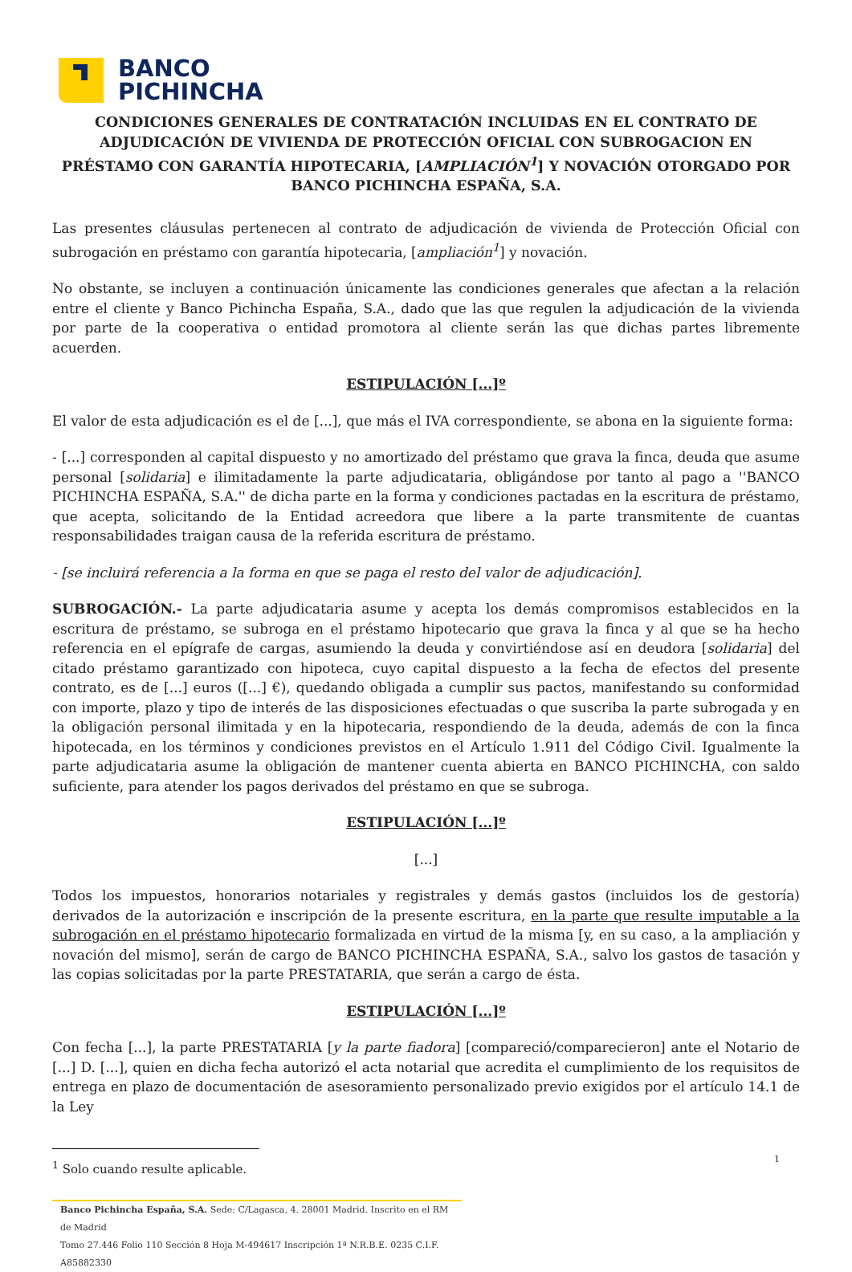BANCO
PICHINCHA
CONDICIONES GENERALES DE CONTRATACIÓN INCLUIDAS EN EL CONTRATO DE ADJUDICACIÓN DE VIVIENDA DE PROTECCIÓN OFICIAL CON SUBROGACION EN PRÉSTAMO CON GARANTÍA HIPOTECARIA, [AMPLIACIÓN<sup>1</sup>] Y NOVACIÓN OTORGADO POR BANCO PICHINCHA ESPAÑA, S.A.
Las presentes cláusulas pertenecen al contrato de adjudicación de vivienda de Protección Oficial con subrogación en préstamo con garantía hipotecaria, [ampliación<sup>1</sup>] y novación.
No obstante, se incluyen a continuación únicamente las condiciones generales que afectan a la relación entre el cliente y Banco Pichincha España, S.A., dado que las que regulen la adjudicación de la vivienda por parte de la cooperativa o entidad promotora al cliente serán las que dichas partes libremente acuerden.
ESTIPULACIÓN [...]º
El valor de esta adjudicación es el de [...], que más el IVA correspondiente, se abona en la siguiente forma:
- [...] corresponden al capital dispuesto y no amortizado del préstamo que grava la finca, deuda que asume personal [solidaria] e ilimitadamente la parte adjudicataria, obligándose por tanto al pago a ''BANCO PICHINCHA ESPAÑA, S.A.'' de dicha parte en la forma y condiciones pactadas en la escritura de préstamo, que acepta, solicitando de la Entidad acreedora que libere a la parte transmitente de cuantas responsabilidades traigan causa de la referida escritura de préstamo.
- [se incluirá referencia a la forma en que se paga el resto del valor de adjudicación].
SUBROGACIÓN.- La parte adjudicataria asume y acepta los demás compromisos establecidos en la escritura de préstamo, se subroga en el préstamo hipotecario que grava la finca y al que se ha hecho referencia en el epígrafe de cargas, asumiendo la deuda y convirtiéndose así en deudora [solidaria] del citado préstamo garantizado con hipoteca, cuyo capital dispuesto a la fecha de efectos del presente contrato, es de [...] euros ([...] €), quedando obligada a cumplir sus pactos, manifestando su conformidad con importe, plazo y tipo de interés de las disposiciones efectuadas o que suscriba la parte subrogada y en la obligación personal ilimitada y en la hipotecaria, respondiendo de la deuda, además de con la finca hipotecada, en los términos y condiciones previstos en el Artículo 1.911 del Código Civil. Igualmente la parte adjudicataria asume la obligación de mantener cuenta abierta en BANCO PICHINCHA, con saldo suficiente, para atender los pagos derivados del préstamo en que se subroga.
ESTIPULACIÓN [...]º
[...]
Todos los impuestos, honorarios notariales y registrales y demás gastos (incluidos los de gestoría) derivados de la autorización e inscripción de la presente escritura, en la parte que resulte imputable a la subrogación en el préstamo hipotecario formalizada en virtud de la misma [y, en su caso, a la ampliación y novación del mismo], serán de cargo de BANCO PICHINCHA ESPAÑA, S.A., salvo los gastos de tasación y las copias solicitadas por la parte PRESTATARIA, que serán a cargo de ésta.
ESTIPULACIÓN [...]º
Con fecha [...], la parte PRESTATARIA [y la parte fiadora] [compareció/comparecieron] ante el Notario de [...] D. [...], quien en dicha fecha autorizó el acta notarial que acredita el cumplimiento de los requisitos de entrega en plazo de documentación de asesoramiento personalizado previo exigidos por el artículo 14.1 de la Ley
<sup>1</sup> Solo cuando resulte aplicable.
Banco Pichincha España, S.A. Sede: C/Lagasca, 4. 28001 Madrid. Inscrito en el RM de Madrid
Tomo 27.446 Folio 110 Sección 8 Hoja M-494617 Inscripción 1ª N.R.B.E. 0235 C.I.F. A85882330
1